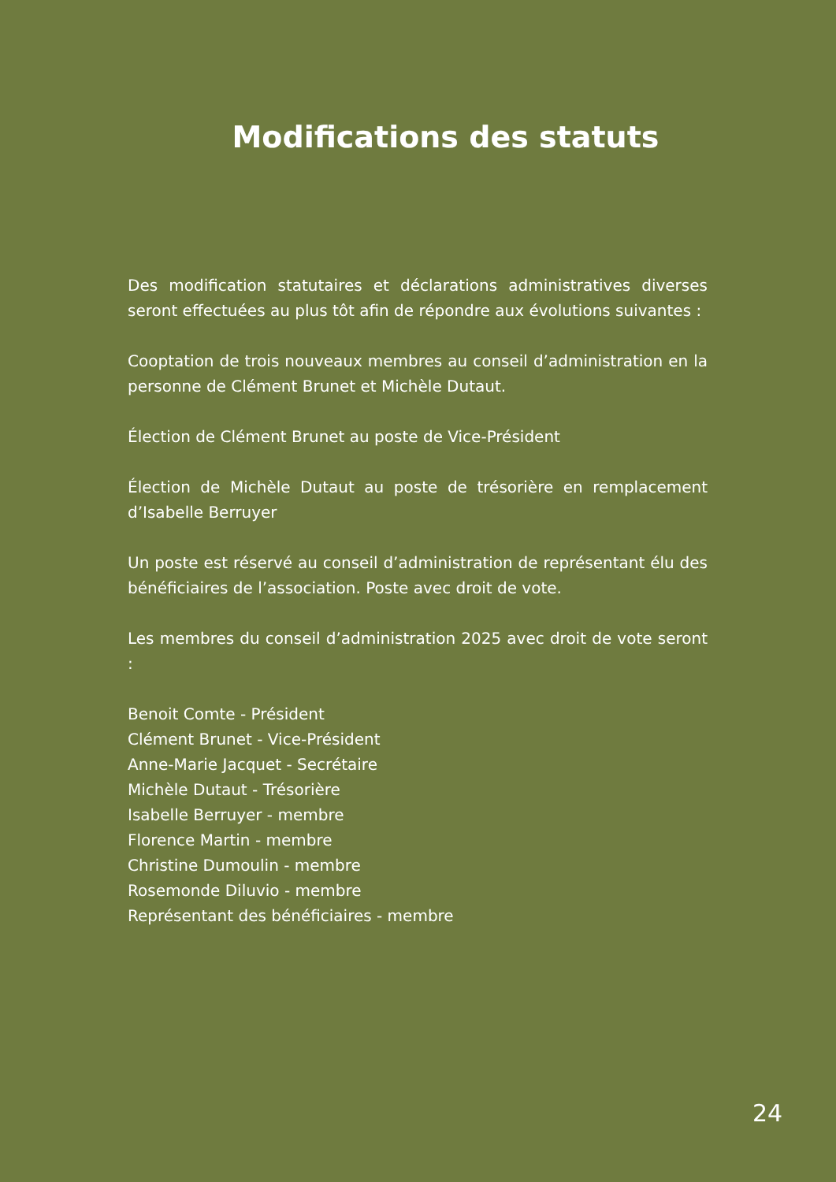Modifications des statuts
Des modification statutaires et déclarations administratives diverses seront effectuées au plus tôt afin de répondre aux évolutions suivantes :
Cooptation de trois nouveaux membres au conseil d’administration en la personne de Clément Brunet et Michèle Dutaut.
Élection de Clément Brunet au poste de Vice-Président
Élection de Michèle Dutaut au poste de trésorière en remplacement d’Isabelle Berruyer
Un poste est réservé au conseil d’administration de représentant élu des bénéficiaires de l’association. Poste avec droit de vote.
Les membres du conseil d’administration 2025 avec droit de vote seront :
Benoit Comte - Président
Clément Brunet - Vice-Président
Anne-Marie Jacquet - Secrétaire
Michèle Dutaut - Trésorière
Isabelle Berruyer - membre
Florence Martin - membre
Christine Dumoulin - membre
Rosemonde Diluvio - membre
Représentant des bénéficiaires - membre
24